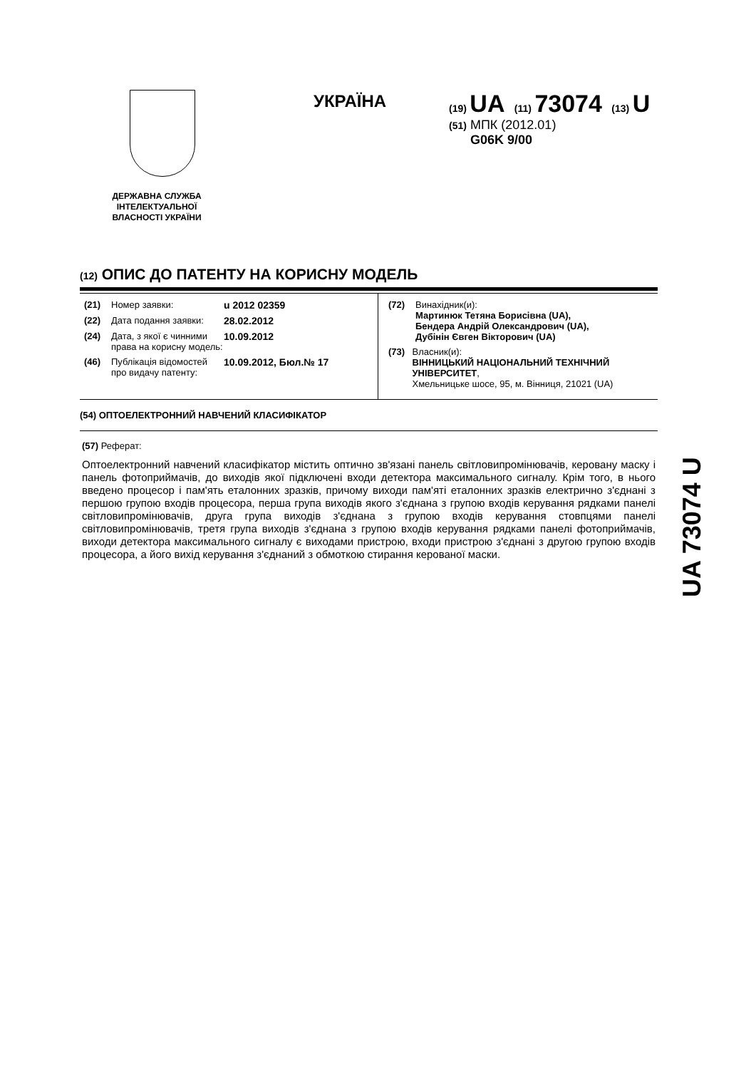ДЕРЖАВНА СЛУЖБА ІНТЕЛЕКТУАЛЬНОЇ ВЛАСНОСТІ УКРАЇНИ
УКРАЇНА
(19) UA (11) 73074 (13) U
(51) МПК (2012.01)
G06K 9/00
(12) ОПИС ДО ПАТЕНТУ НА КОРИСНУ МОДЕЛЬ
(21) Номер заявки: u 2012 02359
(22) Дата подання заявки: 28.02.2012
(24) Дата, з якої є чинними права на корисну модель: 10.09.2012
(46) Публікація відомостей про видачу патенту: 10.09.2012, Бюл.№ 17
(72) Винахідник(и):
Мартинюк Тетяна Борисівна (UA),
Бендера Андрій Олександрович (UA),
Дубінін Євген Вікторович (UA)
(73) Власник(и):
ВІННИЦЬКИЙ НАЦІОНАЛЬНИЙ ТЕХНІЧНИЙ УНІВЕРСИТЕТ,
Хмельницьке шосе, 95, м. Вінниця, 21021 (UA)
(54) ОПТОЕЛЕКТРОННИЙ НАВЧЕНИЙ КЛАСИФІКАТОР
(57) Реферат:
Оптоелектронний навчений класифікатор містить оптично зв'язані панель світловипромінювачів, керовану маску і панель фотоприймачів, до виходів якої підключені входи детектора максимального сигналу. Крім того, в нього введено процесор і пам'ять еталонних зразків, причому виходи пам'яті еталонних зразків електрично з'єднані з першою групою входів процесора, перша група виходів якого з'єднана з групою входів керування рядками панелі світловипромінювачів, друга група виходів з'єднана з групою входів керування стовпцями панелі світловипромінювачів, третя група виходів з'єднана з групою входів керування рядками панелі фотоприймачів, виходи детектора максимального сигналу є виходами пристрою, входи пристрою з'єднані з другою групою входів процесора, а його вихід керування з'єднаний з обмоткою стирання керованої маски.
UA 73074 U